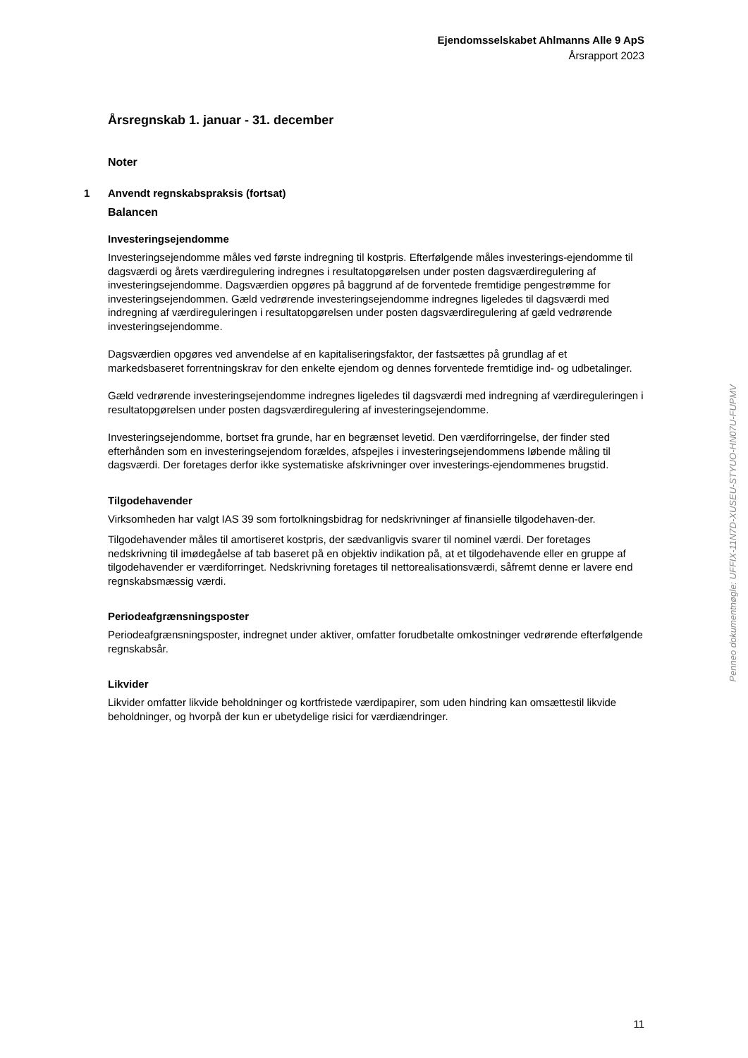Ejendomsselskabet Ahlmanns Alle 9 ApS
Årsrapport 2023
Årsregnskab 1. januar - 31. december
Noter
1 Anvendt regnskabspraksis (fortsat)
Balancen
Investeringsejendomme
Investeringsejendomme måles ved første indregning til kostpris. Efterfølgende måles investerings-ejendomme til dagsværdi og årets værdiregulering indregnes i resultatopgørelsen under posten dagsværdiregulering af investeringsejendomme. Dagsværdien opgøres på baggrund af de forventede fremtidige pengestrømme for investeringsejendommen. Gæld vedrørende investeringsejendomme indregnes ligeledes til dagsværdi med indregning af værdireguleringen i resultatopgørelsen under posten dagsværdiregulering af gæld vedrørende investeringsejendomme.
Dagsværdien opgøres ved anvendelse af en kapitaliseringsfaktor, der fastsættes på grundlag af et markedsbaseret forrentningskrav for den enkelte ejendom og dennes forventede fremtidige ind- og udbetalinger.
Gæld vedrørende investeringsejendomme indregnes ligeledes til dagsværdi med indregning af værdireguleringen i resultatopgørelsen under posten dagsværdiregulering af investeringsejendomme.
Investeringsejendomme, bortset fra grunde, har en begrænset levetid. Den værdiforringelse, der finder sted efterhånden som en investeringsejendom forældes, afspejles i investeringsejendommens løbende måling til dagsværdi. Der foretages derfor ikke systematiske afskrivninger over investerings-ejendommenes brugstid.
Tilgodehavender
Virksomheden har valgt IAS 39 som fortolkningsbidrag for nedskrivninger af finansielle tilgodehaven-der.
Tilgodehavender måles til amortiseret kostpris, der sædvanligvis svarer til nominel værdi. Der foretages nedskrivning til imødegåelse af tab baseret på en objektiv indikation på, at et tilgodehavende eller en gruppe af tilgodehavender er værdiforringet. Nedskrivning foretages til nettorealisationsværdi, såfremt denne er lavere end regnskabsmæssig værdi.
Periodeafgrænsningsposter
Periodeafgrænsningsposter, indregnet under aktiver, omfatter forudbetalte omkostninger vedrørende efterfølgende regnskabsår.
Likvider
Likvider omfatter likvide beholdninger og kortfristede værdipapirer, som uden hindring kan omsættestil likvide beholdninger, og hvorpå der kun er ubetydelige risici for værdiændringer.
Penneo dokumentnøgle: UFFIX-11N7D-XUSEU-STYUO-HN07U-FUPMV
11